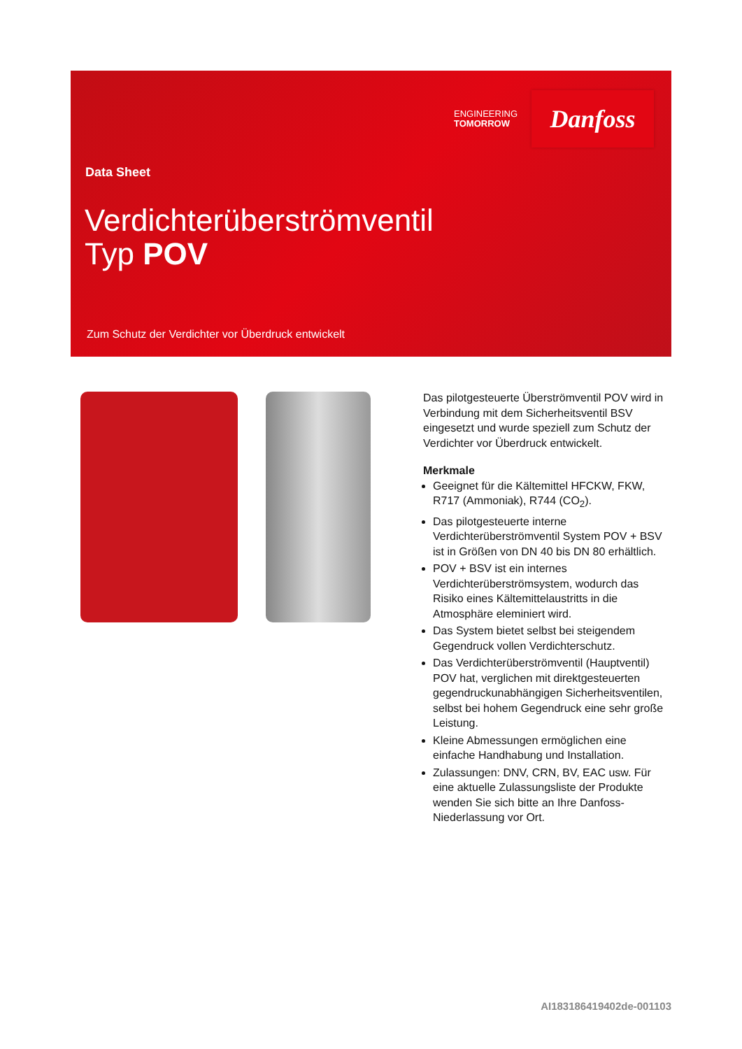ENGINEERING
TOMORROW
Danfoss
Data Sheet
Verdichterüberströmventil
Typ POV
Zum Schutz der Verdichter vor Überdruck entwickelt
Das pilotgesteuerte Überströmventil POV wird in Verbindung mit dem Sicherheitsventil BSV eingesetzt und wurde speziell zum Schutz der Verdichter vor Überdruck entwickelt.
Merkmale
Geeignet für die Kältemittel HFCKW, FKW, R717 (Ammoniak), R744 (CO<sub>2</sub>).
Das pilotgesteuerte interne Verdichterüberströmventil System POV + BSV ist in Größen von DN 40 bis DN 80 erhältlich.
POV + BSV ist ein internes Verdichterüberströmsystem, wodurch das Risiko eines Kältemittelaustritts in die Atmosphäre eleminiert wird.
Das System bietet selbst bei steigendem Gegendruck vollen Verdichterschutz.
Das Verdichterüberströmventil (Hauptventil) POV hat, verglichen mit direktgesteuerten gegendruckunabhängigen Sicherheitsventilen, selbst bei hohem Gegendruck eine sehr große Leistung.
Kleine Abmessungen ermöglichen eine einfache Handhabung und Installation.
Zulassungen: DNV, CRN, BV, EAC usw. Für eine aktuelle Zulassungsliste der Produkte wenden Sie sich bitte an Ihre Danfoss-Niederlassung vor Ort.
AI183186419402de-001103